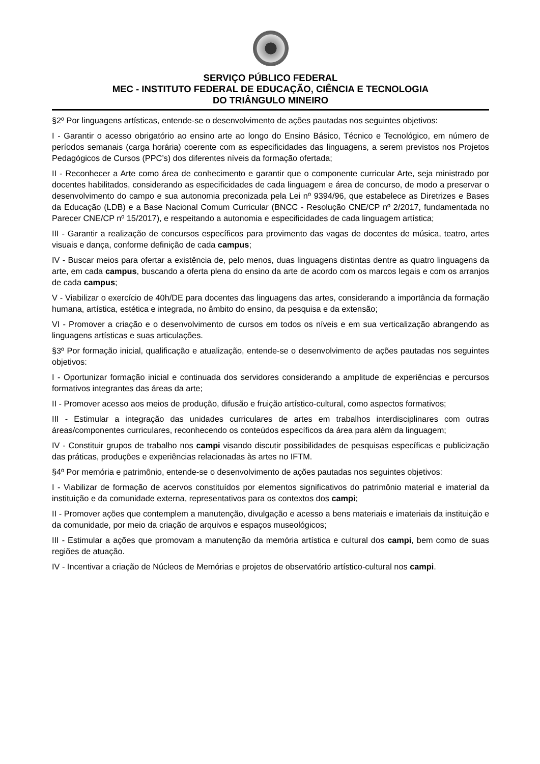SERVIÇO PÚBLICO FEDERAL
MEC - INSTITUTO FEDERAL DE EDUCAÇÃO, CIÊNCIA E TECNOLOGIA
DO TRIÂNGULO MINEIRO
§2º Por linguagens artísticas, entende-se o desenvolvimento de ações pautadas nos seguintes objetivos:
I - Garantir o acesso obrigatório ao ensino arte ao longo do Ensino Básico, Técnico e Tecnológico, em número de períodos semanais (carga horária) coerente com as especificidades das linguagens, a serem previstos nos Projetos Pedagógicos de Cursos (PPC’s) dos diferentes níveis da formação ofertada;
II - Reconhecer a Arte como área de conhecimento e garantir que o componente curricular Arte, seja ministrado por docentes habilitados, considerando as especificidades de cada linguagem e área de concurso, de modo a preservar o desenvolvimento do campo e sua autonomia preconizada pela Lei nº 9394/96, que estabelece as Diretrizes e Bases da Educação (LDB) e a Base Nacional Comum Curricular (BNCC - Resolução CNE/CP nº 2/2017, fundamentada no Parecer CNE/CP nº 15/2017), e respeitando a autonomia e especificidades de cada linguagem artística;
III - Garantir a realização de concursos específicos para provimento das vagas de docentes de música, teatro, artes visuais e dança, conforme definição de cada campus;
IV - Buscar meios para ofertar a existência de, pelo menos, duas linguagens distintas dentre as quatro linguagens da arte, em cada campus, buscando a oferta plena do ensino da arte de acordo com os marcos legais e com os arranjos de cada campus;
V - Viabilizar o exercício de 40h/DE para docentes das linguagens das artes, considerando a importância da formação humana, artística, estética e integrada, no âmbito do ensino, da pesquisa e da extensão;
VI - Promover a criação e o desenvolvimento de cursos em todos os níveis e em sua verticalização abrangendo as linguagens artísticas e suas articulações.
§3º Por formação inicial, qualificação e atualização, entende-se o desenvolvimento de ações pautadas nos seguintes objetivos:
I - Oportunizar formação inicial e continuada dos servidores considerando a amplitude de experiências e percursos formativos integrantes das áreas da arte;
II - Promover acesso aos meios de produção, difusão e fruição artístico-cultural, como aspectos formativos;
III - Estimular a integração das unidades curriculares de artes em trabalhos interdisciplinares com outras áreas/componentes curriculares, reconhecendo os conteúdos específicos da área para além da linguagem;
IV - Constituir grupos de trabalho nos campi visando discutir possibilidades de pesquisas específicas e publicização das práticas, produções e experiências relacionadas às artes no IFTM.
§4º Por memória e patrimônio, entende-se o desenvolvimento de ações pautadas nos seguintes objetivos:
I - Viabilizar de formação de acervos constituídos por elementos significativos do patrimônio material e imaterial da instituição e da comunidade externa, representativos para os contextos dos campi;
II - Promover ações que contemplem a manutenção, divulgação e acesso a bens materiais e imateriais da instituição e da comunidade, por meio da criação de arquivos e espaços museológicos;
III - Estimular a ações que promovam a manutenção da memória artística e cultural dos campi, bem como de suas regiões de atuação.
IV - Incentivar a criação de Núcleos de Memórias e projetos de observatório artístico-cultural nos campi.